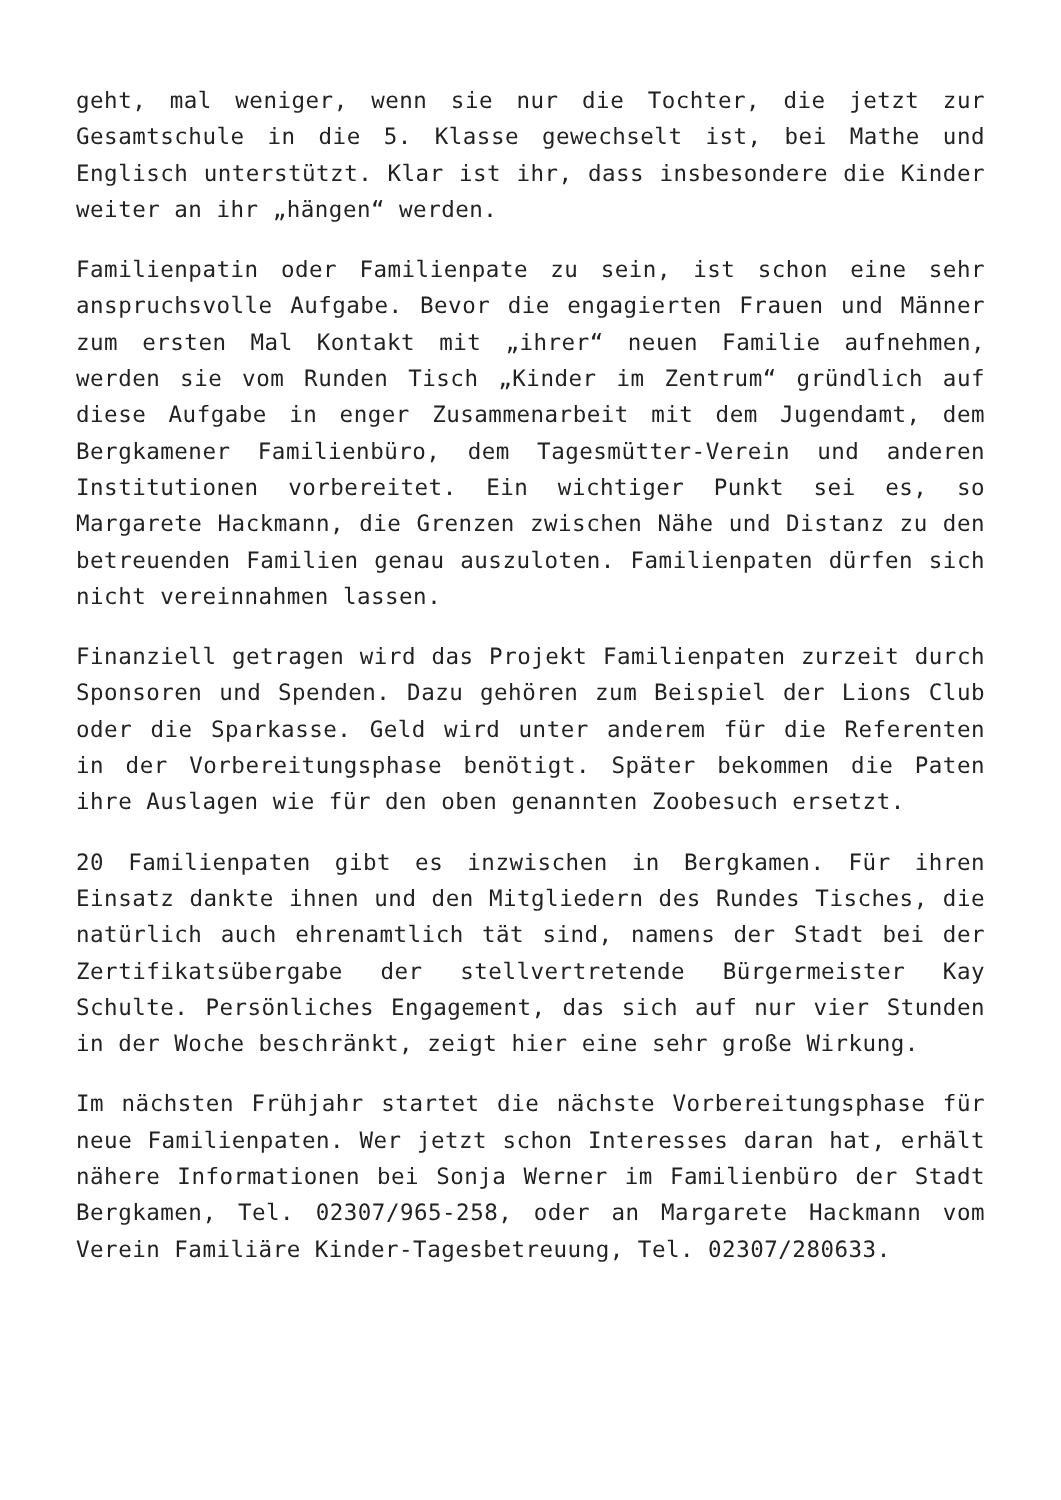geht, mal weniger, wenn sie nur die Tochter, die jetzt zur Gesamtschule in die 5. Klasse gewechselt ist, bei Mathe und Englisch unterstützt. Klar ist ihr, dass insbesondere die Kinder weiter an ihr „hängen“ werden.
Familienpatin oder Familienpate zu sein, ist schon eine sehr anspruchsvolle Aufgabe. Bevor die engagierten Frauen und Männer zum ersten Mal Kontakt mit „ihrer“ neuen Familie aufnehmen, werden sie vom Runden Tisch „Kinder im Zentrum“ gründlich auf diese Aufgabe in enger Zusammenarbeit mit dem Jugendamt, dem Bergkamener Familienbüro, dem Tagesmütter-Verein und anderen Institutionen vorbereitet. Ein wichtiger Punkt sei es, so Margarete Hackmann, die Grenzen zwischen Nähe und Distanz zu den betreuenden Familien genau auszuloten. Familienpaten dürfen sich nicht vereinnahmen lassen.
Finanziell getragen wird das Projekt Familienpaten zurzeit durch Sponsoren und Spenden. Dazu gehören zum Beispiel der Lions Club oder die Sparkasse. Geld wird unter anderem für die Referenten in der Vorbereitungsphase benötigt. Später bekommen die Paten ihre Auslagen wie für den oben genannten Zoobesuch ersetzt.
20 Familienpaten gibt es inzwischen in Bergkamen. Für ihren Einsatz dankte ihnen und den Mitgliedern des Rundes Tisches, die natürlich auch ehrenamtlich tät sind, namens der Stadt bei der Zertifikatsübergabe der stellvertretende Bürgermeister Kay Schulte. Persönliches Engagement, das sich auf nur vier Stunden in der Woche beschränkt, zeigt hier eine sehr große Wirkung.
Im nächsten Frühjahr startet die nächste Vorbereitungsphase für neue Familienpaten. Wer jetzt schon Interesses daran hat, erhält nähere Informationen bei Sonja Werner im Familienbüro der Stadt Bergkamen, Tel. 02307/965-258, oder an Margarete Hackmann vom Verein Familiäre Kinder-Tagesbetreuung, Tel. 02307/280633.